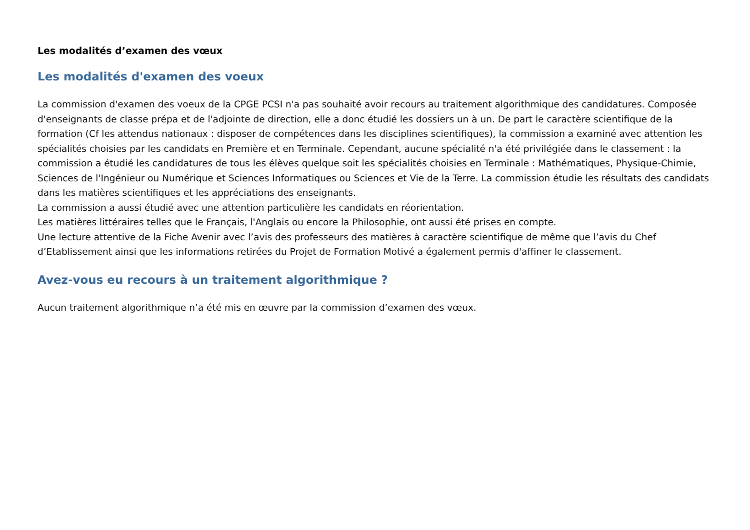Les modalités d’examen des vœux
Les modalités d'examen des voeux
La commission d'examen des voeux de la CPGE PCSI n'a pas souhaité avoir recours au traitement algorithmique des candidatures. Composée d'enseignants de classe prépa et de l'adjointe de direction, elle a donc étudié les dossiers un à un. De part le caractère scientifique de la formation (Cf les attendus nationaux : disposer de compétences dans les disciplines scientifiques), la commission a examiné avec attention les spécialités choisies par les candidats en Première et en Terminale. Cependant, aucune spécialité n'a été privilégiée dans le classement : la commission a étudié les candidatures de tous les élèves quelque soit les spécialités choisies en Terminale : Mathématiques, Physique-Chimie, Sciences de l'Ingénieur ou Numérique et Sciences Informatiques ou Sciences et Vie de la Terre. La commission étudie les résultats des candidats dans les matières scientifiques et les appréciations des enseignants.
La commission a aussi étudié avec une attention particulière les candidats en réorientation.
Les matières littéraires telles que le Français, l'Anglais ou encore la Philosophie, ont aussi été prises en compte.
Une lecture attentive de la Fiche Avenir avec l’avis des professeurs des matières à caractère scientifique de même que l’avis du Chef d’Etablissement ainsi que les informations retirées du Projet de Formation Motivé a également permis d'affiner le classement.
Avez-vous eu recours à un traitement algorithmique ?
Aucun traitement algorithmique n’a été mis en œuvre par la commission d’examen des vœux.